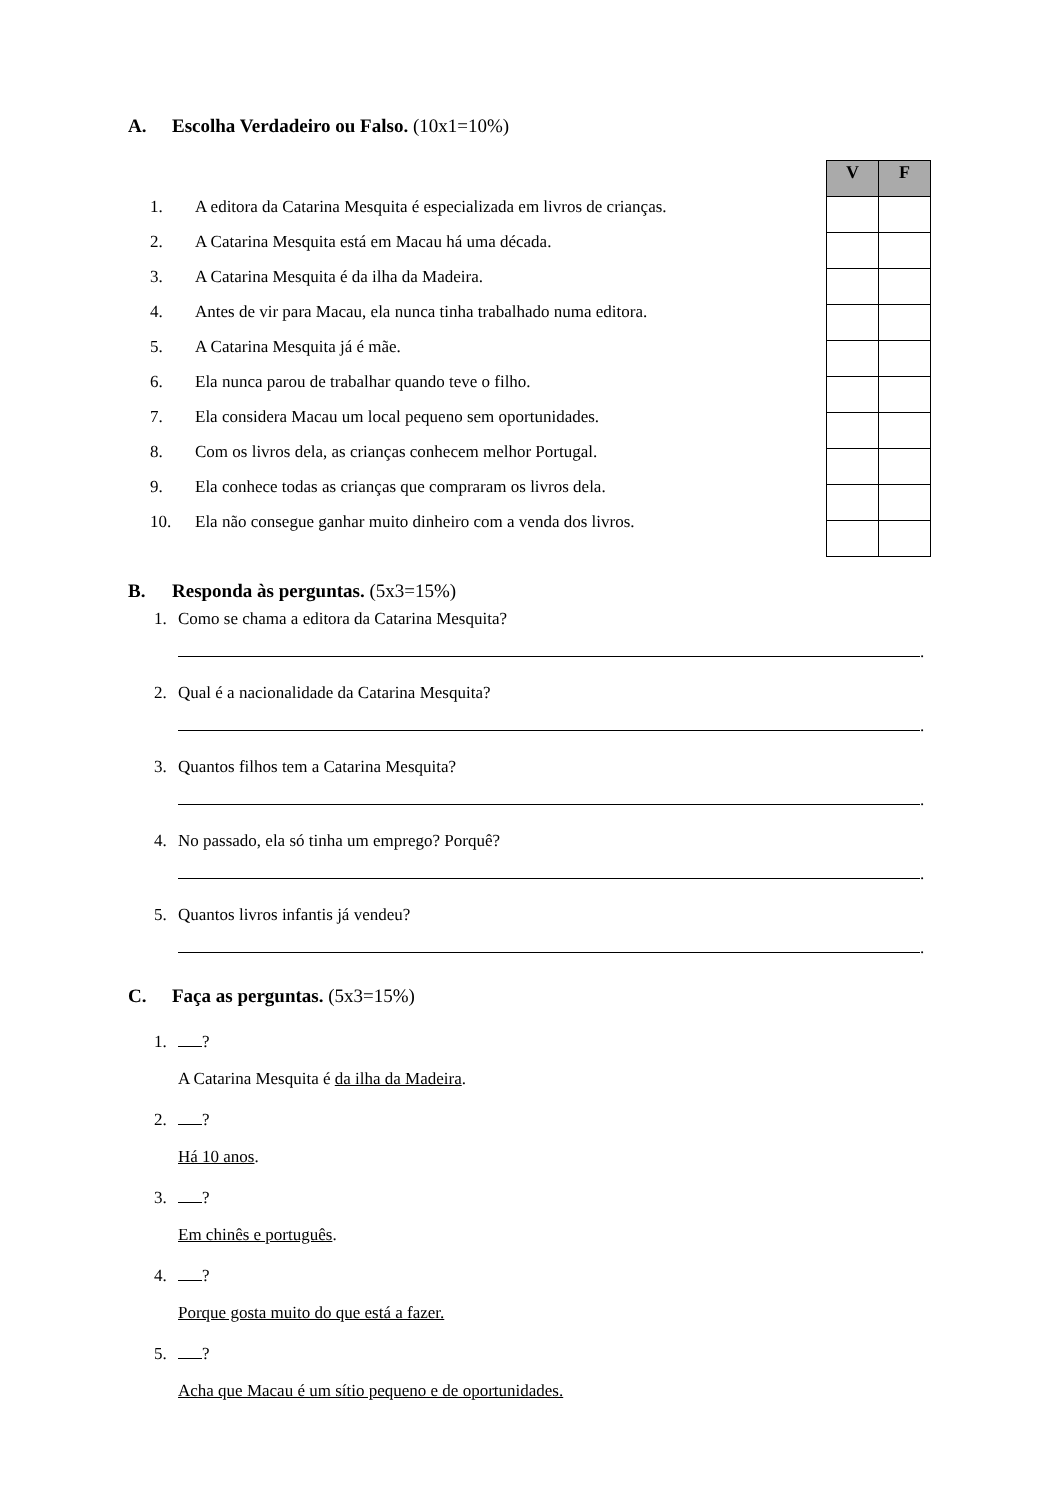A. Escolha Verdadeiro ou Falso. (10x1=10%)
| V | F |
| --- | --- |
1. A editora da Catarina Mesquita é especializada em livros de crianças.
2. A Catarina Mesquita está em Macau há uma década.
3. A Catarina Mesquita é da ilha da Madeira.
4. Antes de vir para Macau, ela nunca tinha trabalhado numa editora.
5. A Catarina Mesquita já é mãe.
6. Ela nunca parou de trabalhar quando teve o filho.
7. Ela considera Macau um local pequeno sem oportunidades.
8. Com os livros dela, as crianças conhecem melhor Portugal.
9. Ela conhece todas as crianças que compraram os livros dela.
10. Ela não consegue ganhar muito dinheiro com a venda dos livros.
B. Responda às perguntas. (5x3=15%)
1. Como se chama a editora da Catarina Mesquita?
.
2. Qual é a nacionalidade da Catarina Mesquita?
.
3. Quantos filhos tem a Catarina Mesquita?
.
4. No passado, ela só tinha um emprego? Porquê?
.
5. Quantos livros infantis já vendeu?
.
C. Faça as perguntas. (5x3=15%)
1. ?
A Catarina Mesquita é da ilha da Madeira.
2. ?
Há 10 anos.
3. ?
Em chinês e português.
4. ?
Porque gosta muito do que está a fazer.
5. ?
Acha que Macau é um sítio pequeno e de oportunidades.